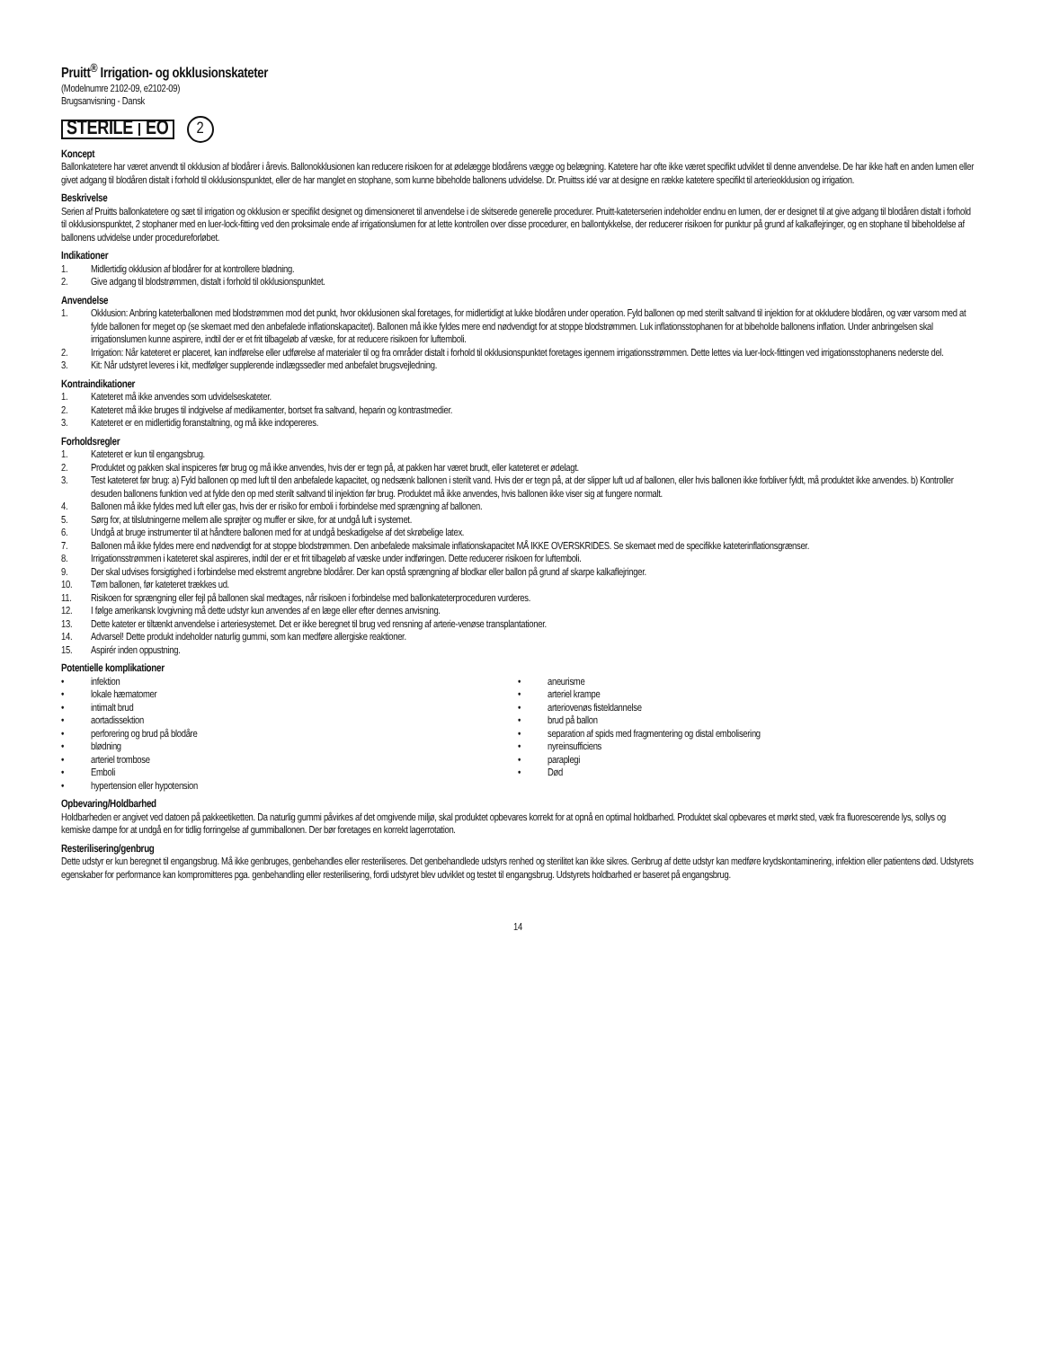Pruitt<sup>®</sup> Irrigation- og okklusionskateter
(Modelnumre 2102-09, e2102-09)
Brugsanvisning - Dansk
STERILE EO
2
Koncept
Ballonkatetere har været anvendt til okklusion af blodårer i årevis. Ballonokklusionen kan reducere risikoen for at ødelægge blodårens vægge og belægning. Katetere har ofte ikke været specifikt udviklet til denne anvendelse. De har ikke haft en anden lumen eller givet adgang til blodåren distalt i forhold til okklusionspunktet, eller de har manglet en stophane, som kunne bibeholde ballonens udvidelse. Dr. Pruittss idé var at designe en række katetere specifikt til arterieokklusion og irrigation.
Beskrivelse
Serien af Pruitts ballonkatetere og sæt til irrigation og okklusion er specifikt designet og dimensioneret til anvendelse i de skitserede generelle procedurer. Pruitt-kateterserien indeholder endnu en lumen, der er designet til at give adgang til blodåren distalt i forhold til okklusionspunktet, 2 stophaner med en luer-lock-fitting ved den proksimale ende af irrigationslumen for at lette kontrollen over disse procedurer, en ballontykkelse, der reducerer risikoen for punktur på grund af kalkaflejringer, og en stophane til bibeholdelse af ballonens udvidelse under procedureforløbet.
Indikationer
1. Midlertidig okklusion af blodårer for at kontrollere blødning.
2. Give adgang til blodstrømmen, distalt i forhold til okklusionspunktet.
Anvendelse
1. Okklusion: Anbring kateterballonen med blodstrømmen mod det punkt, hvor okklusionen skal foretages, for midlertidigt at lukke blodåren under operation. Fyld ballonen op med sterilt saltvand til injektion for at okkludere blodåren, og vær varsom med at fylde ballonen for meget op (se skemaet med den anbefalede inflationskapacitet). Ballonen må ikke fyldes mere end nødvendigt for at stoppe blodstrømmen. Luk inflationsstophanen for at bibeholde ballonens inflation. Under anbringelsen skal irrigationslumen kunne aspirere, indtil der er et frit tilbageløb af væske, for at reducere risikoen for luftemboli.
2. Irrigation: Når kateteret er placeret, kan indførelse eller udførelse af materialer til og fra områder distalt i forhold til okklusionspunktet foretages igennem irrigationsstrømmen. Dette lettes via luer-lock-fittingen ved irrigationsstophanens nederste del.
3. Kit: Når udstyret leveres i kit, medfølger supplerende indlægssedler med anbefalet brugsvejledning.
Kontraindikationer
1. Kateteret må ikke anvendes som udvidelseskateter.
2. Kateteret må ikke bruges til indgivelse af medikamenter, bortset fra saltvand, heparin og kontrastmedier.
3. Kateteret er en midlertidig foranstaltning, og må ikke indopereres.
Forholdsregler
1. Kateteret er kun til engangsbrug.
2. Produktet og pakken skal inspiceres før brug og må ikke anvendes, hvis der er tegn på, at pakken har været brudt, eller kateteret er ødelagt.
3. Test kateteret før brug: a) Fyld ballonen op med luft til den anbefalede kapacitet, og nedsænk ballonen i sterilt vand. Hvis der er tegn på, at der slipper luft ud af ballonen, eller hvis ballonen ikke forbliver fyldt, må produktet ikke anvendes. b) Kontroller desuden ballonens funktion ved at fylde den op med sterilt saltvand til injektion før brug. Produktet må ikke anvendes, hvis ballonen ikke viser sig at fungere normalt.
4. Ballonen må ikke fyldes med luft eller gas, hvis der er risiko for emboli i forbindelse med sprængning af ballonen.
5. Sørg for, at tilslutningerne mellem alle sprøjter og muffer er sikre, for at undgå luft i systemet.
6. Undgå at bruge instrumenter til at håndtere ballonen med for at undgå beskadigelse af det skrøbelige latex.
7. Ballonen må ikke fyldes mere end nødvendigt for at stoppe blodstrømmen. Den anbefalede maksimale inflationskapacitet MÅ IKKE OVERSKRIDES. Se skemaet med de specifikke kateterinflationsgrænser.
8. Irrigationsstrømmen i kateteret skal aspireres, indtil der er et frit tilbageløb af væske under indføringen. Dette reducerer risikoen for luftemboli.
9. Der skal udvises forsigtighed i forbindelse med ekstremt angrebne blodårer. Der kan opstå sprængning af blodkar eller ballon på grund af skarpe kalkaflejringer.
10. Tøm ballonen, før kateteret trækkes ud.
11. Risikoen for sprængning eller fejl på ballonen skal medtages, når risikoen i forbindelse med ballonkateterproceduren vurderes.
12. I følge amerikansk lovgivning må dette udstyr kun anvendes af en læge eller efter dennes anvisning.
13. Dette kateter er tiltænkt anvendelse i arteriesystemet. Det er ikke beregnet til brug ved rensning af arterie-venøse transplantationer.
14. Advarsel! Dette produkt indeholder naturlig gummi, som kan medføre allergiske reaktioner.
15. Aspirér inden oppustning.
Potentielle komplikationer
• infektion
• lokale hæmatomer
• intimalt brud
• aortadissektion
• perforering og brud på blodåre
• blødning
• arteriel trombose
• Emboli
• hypertension eller hypotension
• aneurisme
• arteriel krampe
• arteriovenøs fisteldannelse
• brud på ballon
• separation af spids med fragmentering og distal embolisering
• nyreinsufficiens
• paraplegi
• Død
Opbevaring/Holdbarhed
Holdbarheden er angivet ved datoen på pakkeetiketten. Da naturlig gummi påvirkes af det omgivende miljø, skal produktet opbevares korrekt for at opnå en optimal holdbarhed. Produktet skal opbevares et mørkt sted, væk fra fluorescerende lys, sollys og kemiske dampe for at undgå en for tidlig forringelse af gummiballonen. Der bør foretages en korrekt lagerrotation.
Resterilisering/genbrug
Dette udstyr er kun beregnet til engangsbrug. Må ikke genbruges, genbehandles eller resteriliseres. Det genbehandlede udstyrs renhed og sterilitet kan ikke sikres. Genbrug af dette udstyr kan medføre krydskontaminering, infektion eller patientens død. Udstyrets egenskaber for performance kan kompromitteres pga. genbehandling eller resterilisering, fordi udstyret blev udviklet og testet til engangsbrug. Udstyrets holdbarhed er baseret på engangsbrug.
14